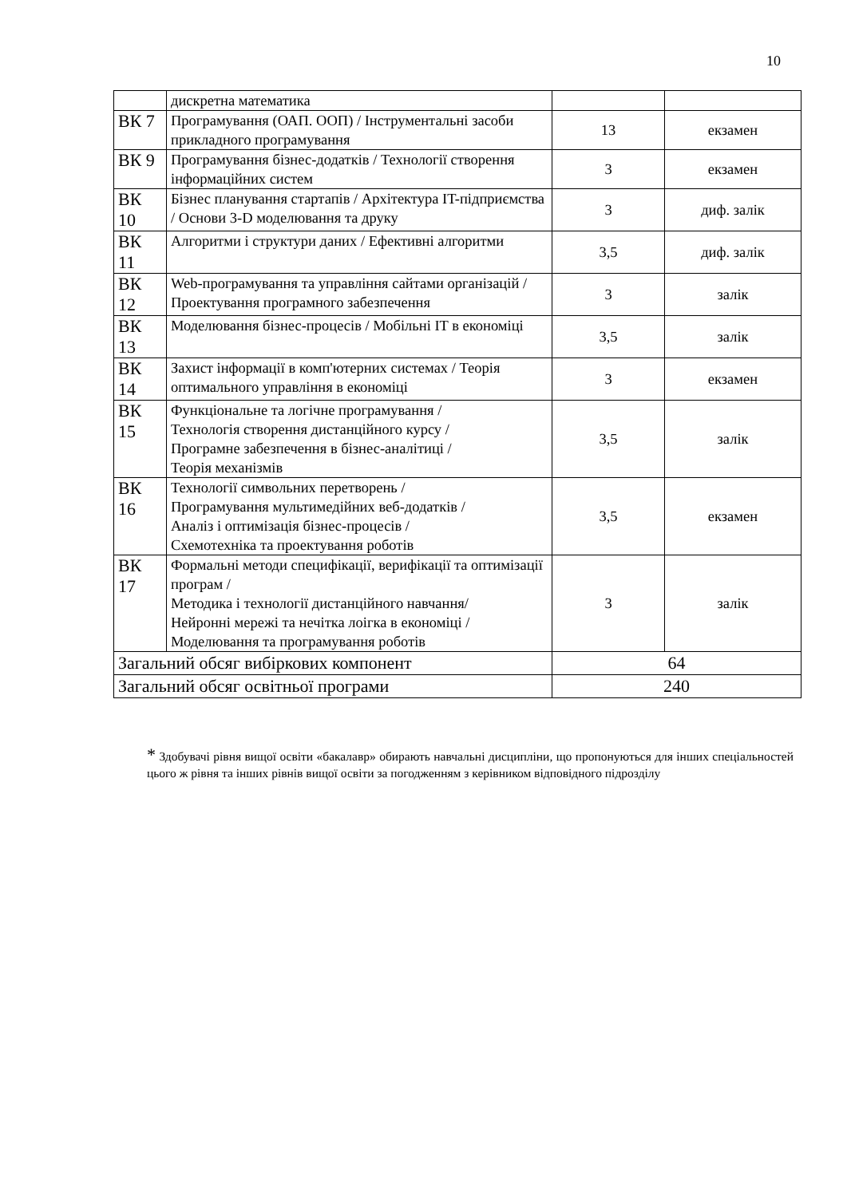10
| | дискретна математика | | |
| ВК 7 | Програмування (ОАП. ООП) / Інструментальні засоби прикладного програмування | 13 | екзамен |
| ВК 9 | Програмування бізнес-додатків / Технології створення інформаційних систем | 3 | екзамен |
| ВК 10 | Бізнес планування стартапів / Архітектура IT-підприємства / Основи 3-D моделювання та друку | 3 | диф. залік |
| ВК 11 | Алгоритми і структури даних / Ефективні алгоритми | 3,5 | диф. залік |
| ВК 12 | Web-програмування та управління сайтами організацій / Проектування програмного забезпечення | 3 | залік |
| ВК 13 | Моделювання бізнес-процесів / Мобільні IT в економіці | 3,5 | залік |
| ВК 14 | Захист інформації в комп'ютерних системах / Теорія оптимального управління в економіці | 3 | екзамен |
| ВК 15 | Функціональне та логічне програмування / Технологія створення дистанційного курсу / Програмне забезпечення в бізнес-аналітиці / Теорія механізмів | 3,5 | залік |
| ВК 16 | Технології символьних перетворень / Програмування мультимедійних веб-додатків / Аналіз і оптимізація бізнес-процесів / Схемотехніка та проектування роботів | 3,5 | екзамен |
| ВК 17 | Формальні методи специфікації, верифікації та оптимізації програм / Методика і технології дистанційного навчання/ Нейронні мережі та нечітка лоігка в економіці / Моделювання та програмування роботів | 3 | залік |
| Загальний обсяг вибіркових компонент | | 64 | |
| Загальний обсяг освітньої програми | | 240 | |
* Здобувачі рівня вищої освіти «бакалавр» обирають навчальні дисципліни, що пропонуються для інших спеціальностей цього ж рівня та інших рівнів вищої освіти за погодженням з керівником відповідного підрозділу